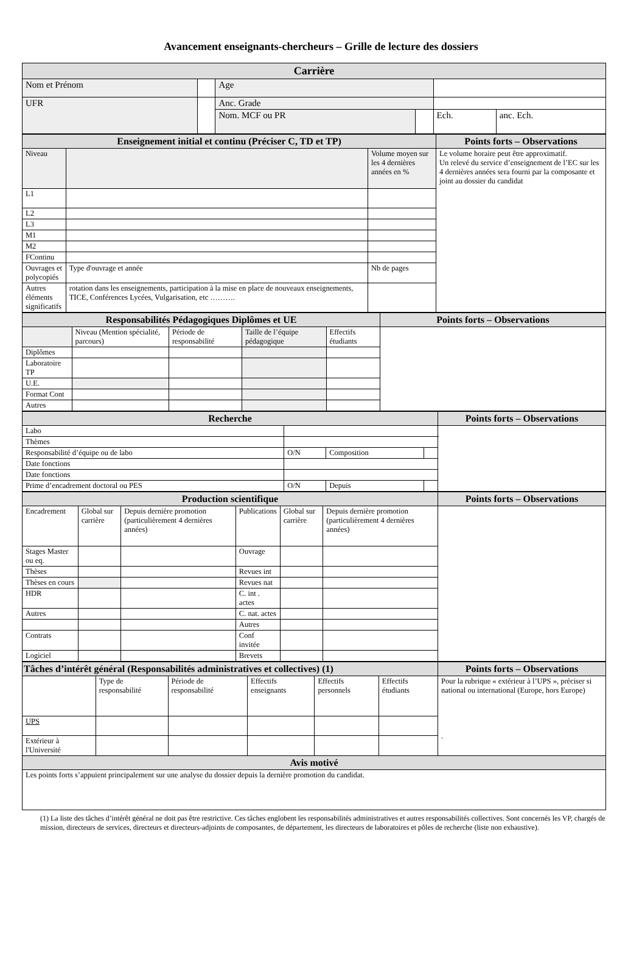Avancement enseignants-chercheurs – Grille de lecture des dossiers
| Carrière | | | | | |
| --- | --- | --- | --- | --- | --- |
| Nom et Prénom | | Age | | | |
| UFR | | Anc. Grade | | | |
| | | Nom. MCF ou PR | | Ech. | anc. Ech. |
| Enseignement initial et continu (Préciser C, TD et TP) | | | Points forts – Observations |
| --- | --- | --- | --- |
| Niveau | | Volume moyen sur les 4 dernières années en % | Le volume horaire peut être approximatif. Un relevé du service d’enseignement de l’EC sur les 4 dernières années sera fourni par la composante et joint au dossier du candidat |
| L1 | | | |
| L2 | | | |
| L3 | | | |
| M1 | | | |
| M2 | | | |
| FContinu | | | |
| Ouvrages et polycopiés | Type d'ouvrage et année | Nb de pages | |
| Autres éléments significatifs | rotation dans les enseignements, participation à la mise en place de nouveaux enseignements, TICE, Conférences Lycées, Vulgarisation, etc ………. | | |
| Responsabilités Pédagogiques Diplômes et UE | | | | | Points forts – Observations |
| --- | --- | --- | --- | --- | --- |
| | Niveau (Mention spécialité, parcours) | Période de responsabilité | Taille de l’équipe pédagogique | Effectifs étudiants | |
| Diplômes | | | | | |
| Laboratoire TP | | | | | |
| U.E. | | | | | |
| Format Cont | | | | | |
| Autres | | | | | |
| Recherche | | | | | Points forts – Observations |
| --- | --- | --- | --- | --- | --- |
| Labo | | | | | |
| Thèmes | | | | | |
| Responsabilité d’équipe ou de labo | | O/N | Composition | | |
| Date fonctions | | | | | |
| Date fonctions | | | | | |
| Prime d’encadrement doctoral ou PES | | O/N | Depuis | | |
| Production scientifique | | | | | | Points forts – Observations |
| --- | --- | --- | --- | --- | --- | --- |
| Encadrement | Global sur carrière | Depuis dernière promotion (particulièrement 4 dernières années) | Publications | Global sur carrière | Depuis dernière promotion (particulièrement 4 dernières années) | |
| Stages Master ou eq. | | | Ouvrage | | | |
| Thèses | | | Revues int | | | |
| Thèses en cours | | | Revues nat | | | |
| HDR | | | C. int . actes | | | |
| Autres | | | C. nat. actes | | | |
| | | | Autres | | | |
| Contrats | | | Conf invitée | | | |
| Logiciel | | | Brevets | | | |
| Tâches d’intérêt général (Responsabilités administratives et collectives) (1) | | | | | | Points forts – Observations |
| --- | --- | --- | --- | --- | --- | --- |
| | Type de responsabilité | Période de responsabilité | Effectifs enseignants | Effectifs personnels | Effectifs étudiants | Pour la rubrique « extérieur à l’UPS », préciser si national ou international (Europe, hors Europe) . |
| UPS | | | | | | |
| Extérieur à l'Université | | | | | | |
| Avis motivé | | | | | | |
| Les points forts s’appuient principalement sur une analyse du dossier depuis la dernière promotion du candidat. | | | | | | |
(1) La liste des tâches d’intérêt général ne doit pas être restrictive. Ces tâches englobent les responsabilités administratives et autres responsabilités collectives. Sont concernés les VP, chargés de mission, directeurs de services, directeurs et directeurs-adjoints de composantes, de département, les directeurs de laboratoires et pôles de recherche (liste non exhaustive).